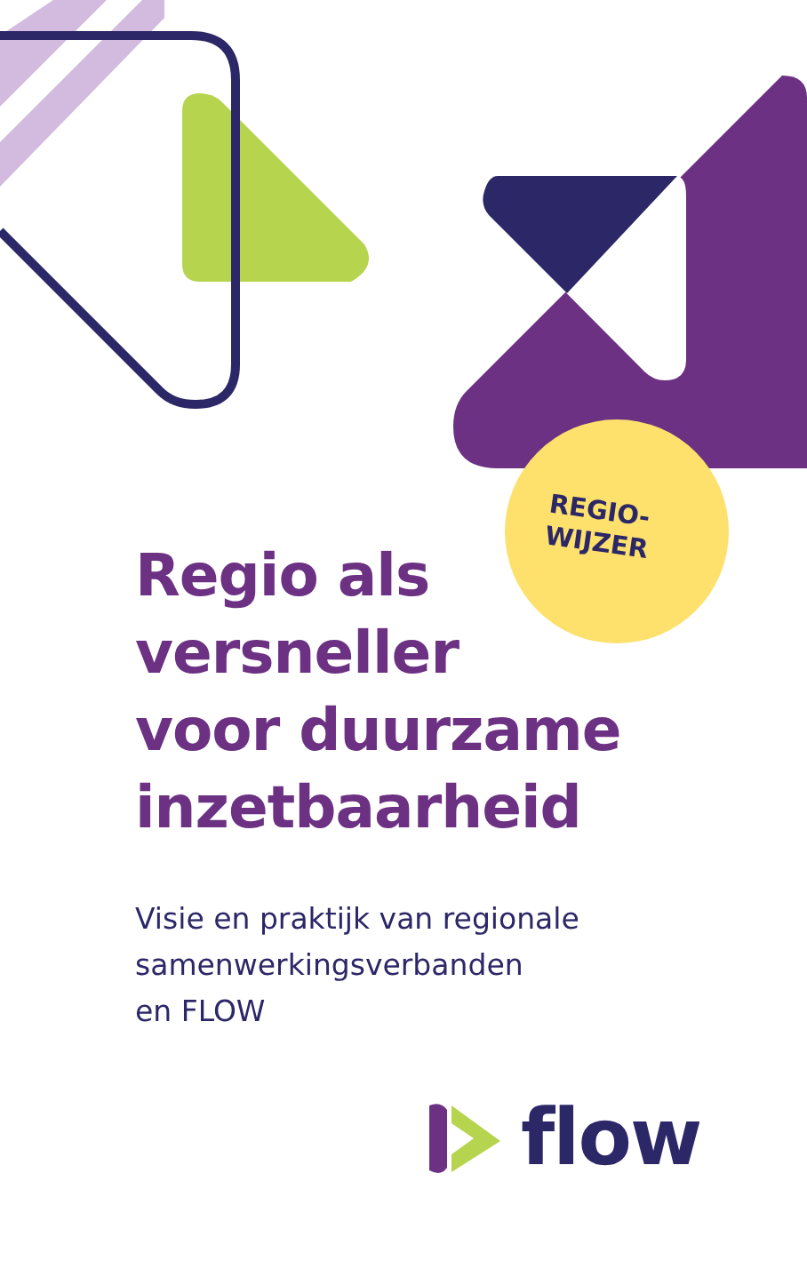REGIO-
WIJZER
Regio als
versneller
voor duurzame
inzetbaarheid
Visie en praktijk van regionale
samenwerkingsverbanden
en FLOW
flow